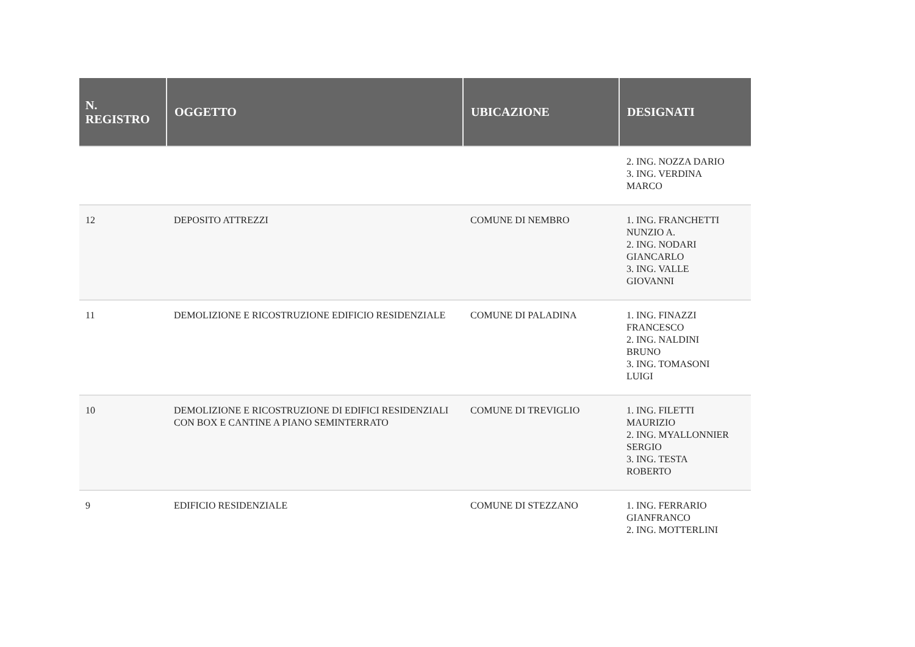| N. REGISTRO | OGGETTO | UBICAZIONE | DESIGNATI |
| --- | --- | --- | --- |
| | | | 2. ING. NOZZA DARIO 3. ING. VERDINA MARCO |
| 12 | DEPOSITO ATTREZZI | COMUNE DI NEMBRO | 1. ING. FRANCHETTI NUNZIO A. 2. ING. NODARI GIANCARLO 3. ING. VALLE GIOVANNI |
| 11 | DEMOLIZIONE E RICOSTRUZIONE EDIFICIO RESIDENZIALE | COMUNE DI PALADINA | 1. ING. FINAZZI FRANCESCO 2. ING. NALDINI BRUNO 3. ING. TOMASONI LUIGI |
| 10 | DEMOLIZIONE E RICOSTRUZIONE DI EDIFICI RESIDENZIALI CON BOX E CANTINE A PIANO SEMINTERRATO | COMUNE DI TREVIGLIO | 1. ING. FILETTI MAURIZIO 2. ING. MYALLONNIER SERGIO 3. ING. TESTA ROBERTO |
| 9 | EDIFICIO RESIDENZIALE | COMUNE DI STEZZANO | 1. ING. FERRARIO GIANFRANCO 2. ING. MOTTERLINI |